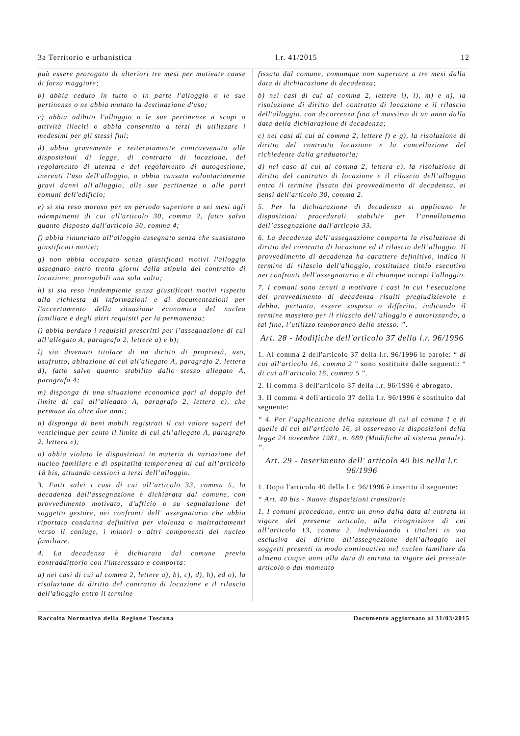3a Territorio e urbanistica l.r. 41/2015 12
può essere prorogato di ulteriori tre mesi per motivate cause di forza maggiore;
b) abbia ceduto in tutto o in parte l'alloggio o le sue pertinenze o ne abbia mutato la destinazione d'uso;
c) abbia adibito l'alloggio o le sue pertinenze a scopi o attività illeciti o abbia consentito a terzi di utilizzare i medesimi per gli stessi fini;
d) abbia gravemente e reiteratamente contravvenuto alle disposizioni di legge, di contratto di locazione, del regolamento di utenza e del regolamento di autogestione, inerenti l'uso dell'alloggio, o abbia causato volontariamente gravi danni all'alloggio, alle sue pertinenze o alle parti comuni dell'edificio;
e) si sia reso moroso per un periodo superiore a sei mesi agli adempimenti di cui all'articolo 30, comma 2, fatto salvo quanto disposto dall'articolo 30, comma 4;
f) abbia rinunciato all'alloggio assegnato senza che sussistano giustificati motivi;
g) non abbia occupato senza giustificati motivi l'alloggio assegnato entro trenta giorni dalla stipula del contratto di locazione, prorogabili una sola volta;
h) si sia reso inadempiente senza giustificati motivi rispetto alla richiesta di informazioni e di documentazioni per l'accertamento della situazione economica del nucleo familiare e degli altri requisiti per la permanenza;
i) abbia perduto i requisiti prescritti per l’assegnazione di cui all’allegato A, paragrafo 2, lettere a) e b);
l) sia divenuto titolare di un diritto di proprietà, uso, usufrutto, abitazione di cui all'allegato A, paragrafo 2, lettera d), fatto salvo quanto stabilito dallo stesso allegato A, paragrafo 4;
m) disponga di una situazione economica pari al doppio del limite di cui all’allegato A, paragrafo 2, lettera c), che permane da oltre due anni;
n) disponga di beni mobili registrati il cui valore superi del venticinque per cento il limite di cui all’allegato A, paragrafo 2, lettera e);
o) abbia violato le disposizioni in materia di variazione del nucleo familiare e di ospitalità temporanea di cui all’articolo 18 bis, attuando cessioni a terzi dell’alloggio.
3. Fatti salvi i casi di cui all’articolo 33, comma 5, la decadenza dall'assegnazione è dichiarata dal comune, con provvedimento motivato, d'ufficio o su segnalazione del soggetto gestore, nei confronti dell' assegnatario che abbia riportato condanna definitiva per violenza o maltrattamenti verso il coniuge, i minori o altri componenti del nucleo familiare.
4. La decadenza è dichiarata dal comune previo contraddittorio con l'interessato e comporta:
a) nei casi di cui al comma 2, lettere a), b), c), d), h), ed o), la risoluzione di diritto del contratto di locazione e il rilascio dell'alloggio entro il termine
fissato dal comune, comunque non superiore a tre mesi dalla data di dichiarazione di decadenza;
b) nei casi di cui al comma 2, lettere i), l), m) e n), la risoluzione di diritto del contratto di locazione e il rilascio dell'alloggio, con decorrenza fino al massimo di un anno dalla data della dichiarazione di decadenza;
c) nei casi di cui al comma 2, lettere f) e g), la risoluzione di diritto del contratto locazione e la cancellazione del richiedente dalla graduatoria;
d) nel caso di cui al comma 2, lettera e), la risoluzione di diritto del contratto di locazione e il rilascio dell’alloggio entro il termine fissato dal provvedimento di decadenza, ai sensi dell'articolo 30, comma 2.
5. Per la dichiarazione di decadenza si applicano le disposizioni procedurali stabilite per l’annullamento dell’assegnazione dall'articolo 33.
6. La decadenza dall’assegnazione comporta la risoluzione di diritto del contratto di locazione ed il rilascio dell’alloggio. Il provvedimento di decadenza ha carattere definitivo, indica il termine di rilascio dell'alloggio, costituisce titolo esecutivo nei confronti dell'assegnatario e di chiunque occupi l'alloggio.
7. I comuni sono tenuti a motivare i casi in cui l'esecuzione del provvedimento di decadenza risulti pregiudizievole e debba, pertanto, essere sospesa o differita, indicando il termine massimo per il rilascio dell’alloggio e autorizzando, a tal fine, l’utilizzo temporaneo dello stesso. ”.
Art. 28 - Modifiche dell'articolo 37 della l.r. 96/1996
1. Al comma 2 dell'articolo 37 della l.r. 96/1996 le parole: “ di cui all'articolo 16, comma 2 ” sono sostituite dalle seguenti: “ di cui all'articolo 16, comma 5 ”.
2. Il comma 3 dell'articolo 37 della l.r. 96/1996 è abrogato.
3. Il comma 4 dell'articolo 37 della l.r. 96/1996 è sostituito dal seguente:
“ 4. Per l’applicazione della sanzione di cui al comma 1 e di quelle di cui all'articolo 16, si osservano le disposizioni della legge 24 novembre 1981, n. 689 (Modifiche al sistema penale). ”.
Art. 29 - Inserimento dell' articolo 40 bis nella l.r. 96/1996
1. Dopo l'articolo 40 della l.r. 96/1996 è inserito il seguente:
“ Art. 40 bis - Nuove disposizioni transitorie
1. I comuni procedono, entro un anno dalla data di entrata in vigore del presente articolo, alla ricognizione di cui all’articolo 13, comma 2, individuando i titolari in via esclusiva del diritto all’assegnazione dell’alloggio nei soggetti presenti in modo continuativo nel nucleo familiare da almeno cinque anni alla data di entrata in vigore del presente articolo o dal momento
Raccolta Normativa della Regione Toscana Documento aggiornato al 31/03/2015